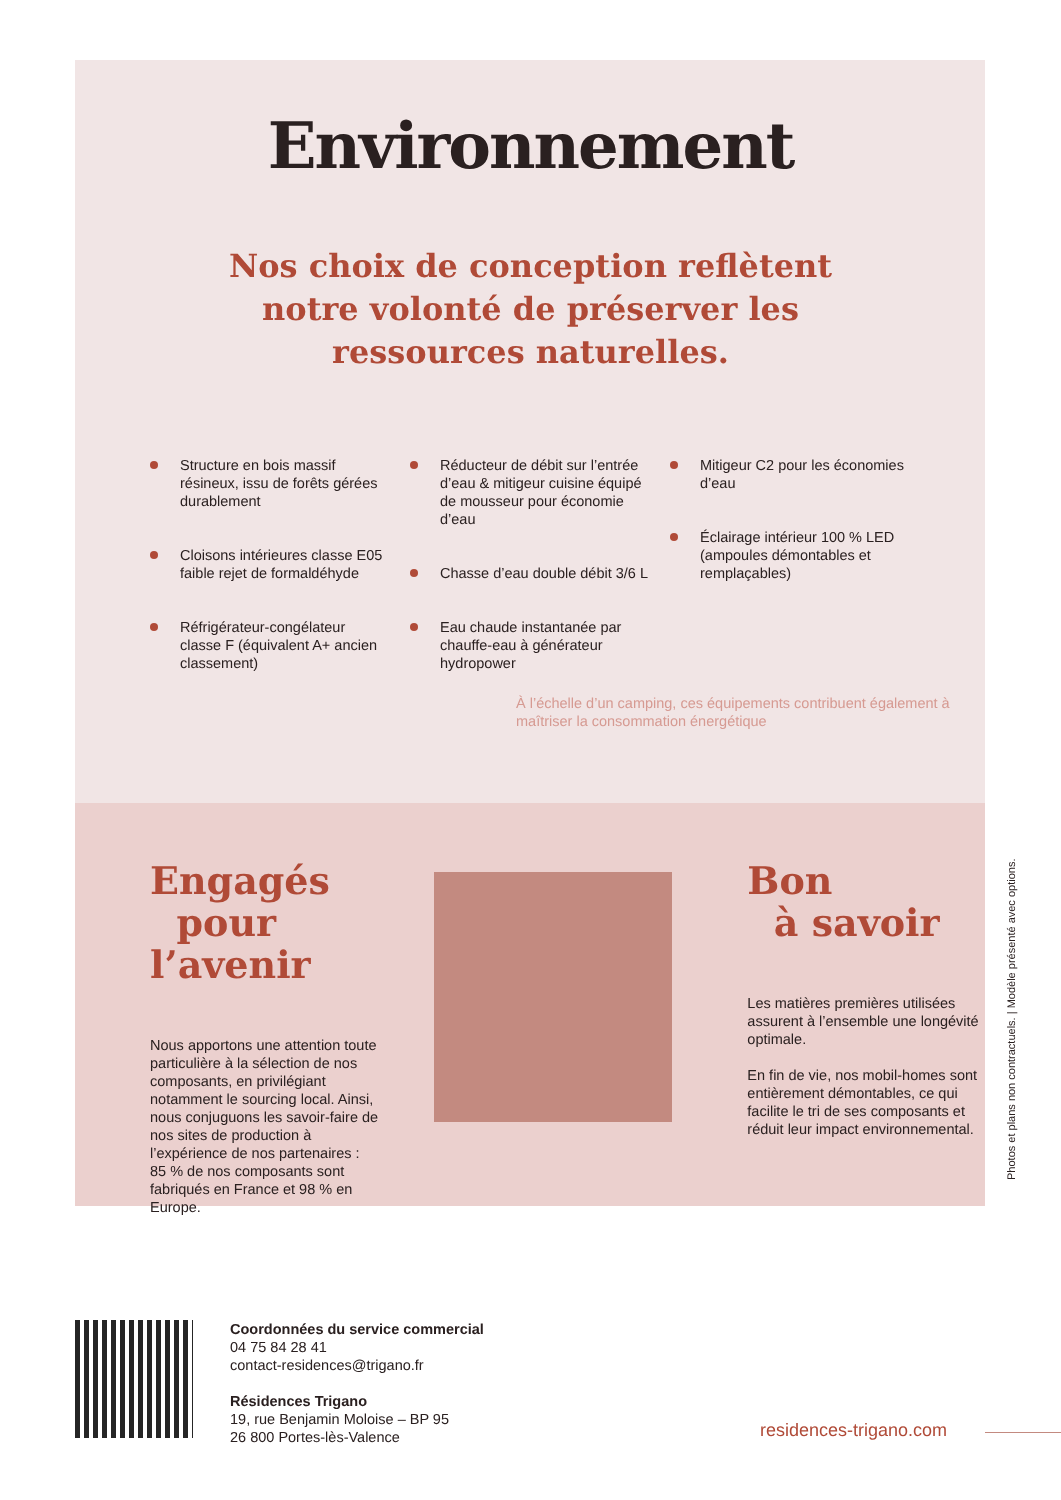Environnement
Nos choix de conception reflètent
notre volonté de préserver les
ressources naturelles.
Structure en bois massif résineux, issu de forêts gérées durablement
Cloisons intérieures classe E05 faible rejet de formaldéhyde
Réfrigérateur-congélateur classe F (équivalent A+ ancien classement)
Réducteur de débit sur l’entrée d’eau & mitigeur cuisine équipé de mousseur pour économie d’eau
Chasse d’eau double débit 3/6 L
Eau chaude instantanée par chauffe-eau à générateur hydropower
Mitigeur C2 pour les économies d’eau
Éclairage intérieur 100 % LED (ampoules démontables et remplaçables)
À l’échelle d’un camping, ces équipements contribuent également à maîtriser la consommation énergétique
Engagés
pour l’avenir
Nous apportons une attention toute particulière à la sélection de nos composants, en privilégiant notamment le sourcing local. Ainsi, nous conjuguons les savoir-faire de nos sites de production à l’expérience de nos partenaires :
85 % de nos composants sont fabriqués en France et 98 % en Europe.
Bon
à savoir
Les matières premières utilisées assurent à l’ensemble une longévité optimale.
En fin de vie, nos mobil-homes sont entièrement démontables, ce qui facilite le tri de ses composants et réduit leur impact environnemental.
Photos et plans non contractuels. | Modèle présenté avec options.
Coordonnées du service commercial
04 75 84 28 41
contact-residences@trigano.fr
Résidences Trigano
19, rue Benjamin Moloise – BP 95
26 800 Portes-lès-Valence
residences-trigano.com